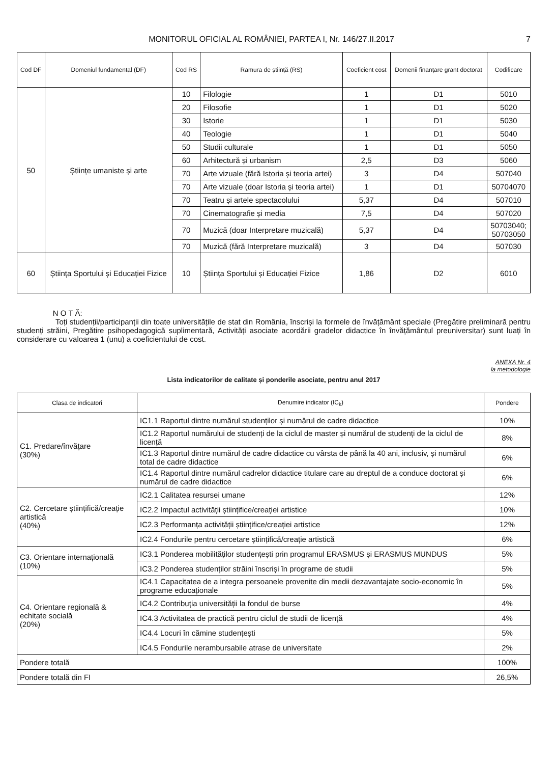MONITORUL OFICIAL AL ROMÂNIEI, PARTEA I, Nr. 146/27.II.2017 7
| Cod DF | Domeniul fundamental (DF) | Cod RS | Ramura de știință (RS) | Coeficient cost | Domenii finanțare grant doctorat | Codificare |
| --- | --- | --- | --- | --- | --- | --- |
| 50 | Științe umaniste și arte | 10 | Filologie | 1 | D1 | 5010 |
| | | 20 | Filosofie | 1 | D1 | 5020 |
| | | 30 | Istorie | 1 | D1 | 5030 |
| | | 40 | Teologie | 1 | D1 | 5040 |
| | | 50 | Studii culturale | 1 | D1 | 5050 |
| | | 60 | Arhitectură și urbanism | 2,5 | D3 | 5060 |
| | | 70 | Arte vizuale (fără Istoria și teoria artei) | 3 | D4 | 507040 |
| | | 70 | Arte vizuale (doar Istoria și teoria artei) | 1 | D1 | 50704070 |
| | | 70 | Teatru și artele spectacolului | 5,37 | D4 | 507010 |
| | | 70 | Cinematografie și media | 7,5 | D4 | 507020 |
| | | 70 | Muzică (doar Interpretare muzicală) | 5,37 | D4 | 50703040; 50703050 |
| | | 70 | Muzică (fără Interpretare muzicală) | 3 | D4 | 507030 |
| 60 | Știința Sportului și Educației Fizice | 10 | Știința Sportului și Educației Fizice | 1,86 | D2 | 6010 |
N O T Ă:
Toți studenții/participanții din toate universitățile de stat din România, înscriși la formele de învățământ speciale (Pregătire preliminară pentru studenți străini, Pregătire psihopedagogică suplimentară, Activități asociate acordării gradelor didactice în învățământul preuniversitar) sunt luați în considerare cu valoarea 1 (unu) a coeficientului de cost.
ANEXA Nr. 4
la metodologie
Lista indicatorilor de calitate și ponderile asociate, pentru anul 2017
| Clasa de indicatori | Denumire indicator (IC<sub>k</sub>) | Pondere |
| --- | --- | --- |
| C1. Predare/învățare (30%) | IC1.1 Raportul dintre numărul studenților și numărul de cadre didactice | 10% |
| | IC1.2 Raportul numărului de studenți de la ciclul de master și numărul de studenți de la ciclul de licență | 8% |
| | IC1.3 Raportul dintre numărul de cadre didactice cu vârsta de până la 40 ani, inclusiv, și numărul total de cadre didactice | 6% |
| | IC1.4 Raportul dintre numărul cadrelor didactice titulare care au dreptul de a conduce doctorat și numărul de cadre didactice | 6% |
| C2. Cercetare științifică/creație artistică (40%) | IC2.1 Calitatea resursei umane | 12% |
| | IC2.2 Impactul activității științifice/creației artistice | 10% |
| | IC2.3 Performanța activității științifice/creației artistice | 12% |
| | IC2.4 Fondurile pentru cercetare științifică/creație artistică | 6% |
| C3. Orientare internațională (10%) | IC3.1 Ponderea mobilităților studențești prin programul ERASMUS și ERASMUS MUNDUS | 5% |
| | IC3.2 Ponderea studenților străini înscriși în programe de studii | 5% |
| C4. Orientare regională & echitate socială (20%) | IC4.1 Capacitatea de a integra persoanele provenite din medii dezavantajate socio-economic în programe educaționale | 5% |
| | IC4.2 Contribuția universității la fondul de burse | 4% |
| | IC4.3 Activitatea de practică pentru ciclul de studii de licență | 4% |
| | IC4.4 Locuri în cămine studențești | 5% |
| | IC4.5 Fondurile nerambursabile atrase de universitate | 2% |
| Pondere totală | | 100% |
| Pondere totală din FI | | 26,5% |